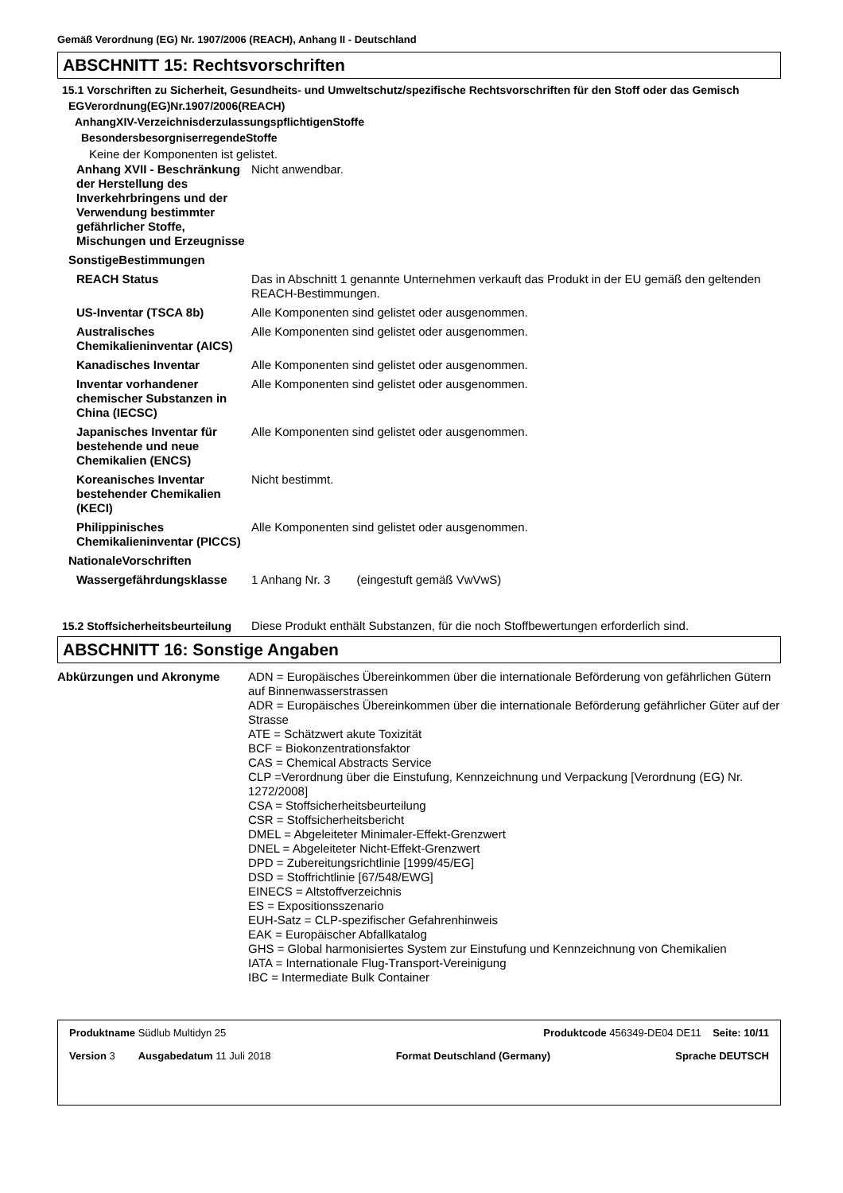Gemäß Verordnung (EG) Nr. 1907/2006 (REACH), Anhang II - Deutschland
ABSCHNITT 15: Rechtsvorschriften
15.1 Vorschriften zu Sicherheit, Gesundheits- und Umweltschutz/spezifische Rechtsvorschriften für den Stoff oder das Gemisch
EGVerordnung(EG)Nr.1907/2006(REACH)
AnhangXIV-VerzeichnisderzulassungspflichtigenStoffe
BesondersbesorgniserregendeStoffe
Keine der Komponenten ist gelistet.
| Anhang XVII - Beschränkung der Herstellung des Inverkehrbringens und der Verwendung bestimmter gefährlicher Stoffe, Mischungen und Erzeugnisse | Nicht anwendbar. |
| SonstigeBestimmungen | |
| REACH Status | Das in Abschnitt 1 genannte Unternehmen verkauft das Produkt in der EU gemäß den geltenden REACH-Bestimmungen. |
| US-Inventar (TSCA 8b) | Alle Komponenten sind gelistet oder ausgenommen. |
| Australisches Chemikalieninventar (AICS) | Alle Komponenten sind gelistet oder ausgenommen. |
| Kanadisches Inventar | Alle Komponenten sind gelistet oder ausgenommen. |
| Inventar vorhandener chemischer Substanzen in China (IECSC) | Alle Komponenten sind gelistet oder ausgenommen. |
| Japanisches Inventar für bestehende und neue Chemikalien (ENCS) | Alle Komponenten sind gelistet oder ausgenommen. |
| Koreanisches Inventar bestehender Chemikalien (KECI) | Nicht bestimmt. |
| Philippinisches Chemikalieninventar (PICCS) | Alle Komponenten sind gelistet oder ausgenommen. |
| NationaleVorschriften | |
| Wassergefährdungsklasse | 1 Anhang Nr. 3 (eingestuft gemäß VwVwS) |
| 15.2 Stoffsicherheitsbeurteilung | Diese Produkt enthält Substanzen, für die noch Stoffbewertungen erforderlich sind. |
ABSCHNITT 16: Sonstige Angaben
| Abkürzungen und Akronyme | ADN = Europäisches Übereinkommen über die internationale Beförderung von gefährlichen Gütern auf Binnenwasserstrassen ADR = Europäisches Übereinkommen über die internationale Beförderung gefährlicher Güter auf der Strasse ATE = Schätzwert akute Toxizität BCF = Biokonzentrationsfaktor CAS = Chemical Abstracts Service CLP =Verordnung über die Einstufung, Kennzeichnung und Verpackung [Verordnung (EG) Nr. 1272/2008] CSA = Stoffsicherheitsbeurteilung CSR = Stoffsicherheitsbericht DMEL = Abgeleiteter Minimaler-Effekt-Grenzwert DNEL = Abgeleiteter Nicht-Effekt-Grenzwert DPD = Zubereitungsrichtlinie [1999/45/EG] DSD = Stoffrichtlinie [67/548/EWG] EINECS = Altstoffverzeichnis ES = Expositionsszenario EUH-Satz = CLP-spezifischer Gefahrenhinweis EAK = Europäischer Abfallkatalog GHS = Global harmonisiertes System zur Einstufung und Kennzeichnung von Chemikalien IATA = Internationale Flug-Transport-Vereinigung IBC = Intermediate Bulk Container |
Produktname Südlub Multidyn 25 Produktcode 456349-DE04 DE11 Seite: 10/11
Version 3 Ausgabedatum 11 Juli 2018 Format Deutschland (Germany) Sprache DEUTSCH